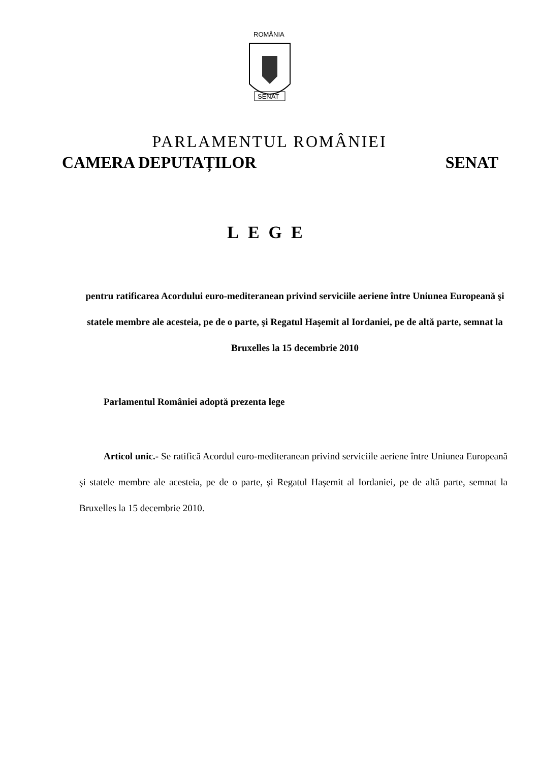ROMÂNIA
SENAT
PARLAMENTUL ROMÂNIEI
CAMERA DEPUTAȚILOR SENAT
LEGE
pentru ratificarea Acordului euro-mediteranean privind serviciile aeriene între Uniunea Europeană şi statele membre ale acesteia, pe de o parte, şi Regatul Haşemit al Iordaniei, pe de altă parte, semnat la Bruxelles la 15 decembrie 2010
Parlamentul României adoptă prezenta lege
Articol unic.- Se ratifică Acordul euro-mediteranean privind serviciile aeriene între Uniunea Europeană şi statele membre ale acesteia, pe de o parte, şi Regatul Haşemit al Iordaniei, pe de altă parte, semnat la Bruxelles la 15 decembrie 2010.